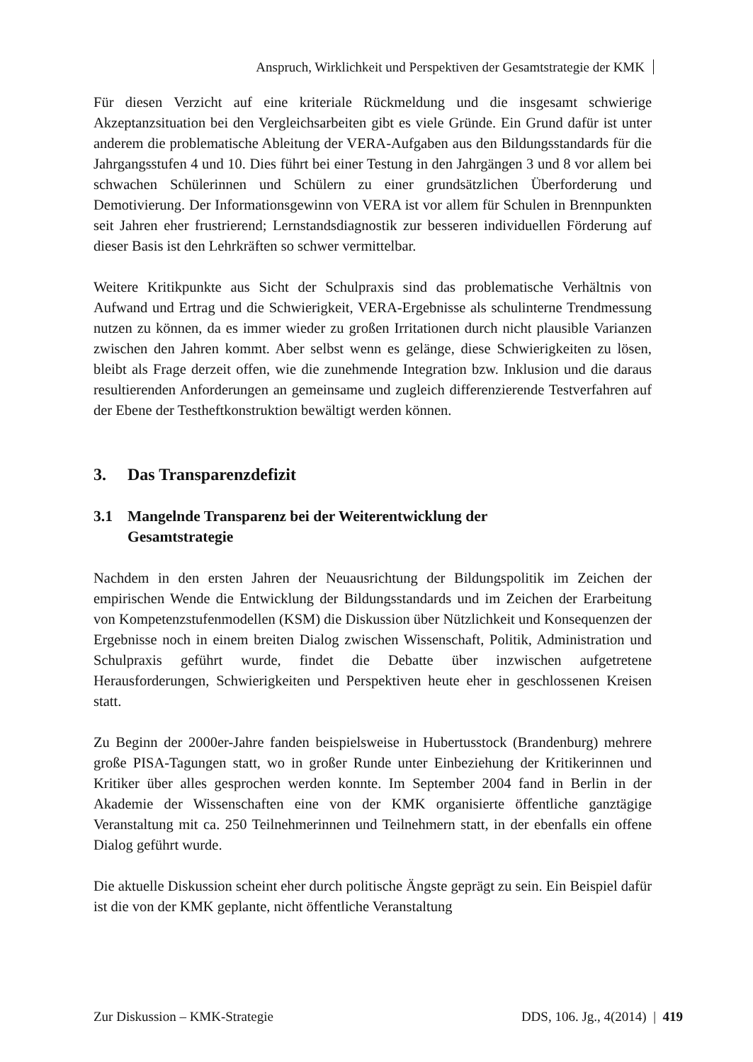Anspruch, Wirklichkeit und Perspektiven der Gesamtstrategie der KMK
Für diesen Verzicht auf eine kriteriale Rückmeldung und die insgesamt schwierige Akzeptanzsituation bei den Vergleichsarbeiten gibt es viele Gründe. Ein Grund dafür ist unter anderem die problematische Ableitung der VERA-Aufgaben aus den Bildungsstandards für die Jahrgangsstufen 4 und 10. Dies führt bei einer Testung in den Jahrgängen 3 und 8 vor allem bei schwachen Schülerinnen und Schülern zu einer grundsätzlichen Überforderung und Demotivierung. Der Informationsgewinn von VERA ist vor allem für Schulen in Brennpunkten seit Jahren eher frustrierend; Lernstandsdiagnostik zur besseren individuellen Förderung auf dieser Basis ist den Lehrkräften so schwer vermittelbar.
Weitere Kritikpunkte aus Sicht der Schulpraxis sind das problematische Verhältnis von Aufwand und Ertrag und die Schwierigkeit, VERA-Ergebnisse als schulinterne Trendmessung nutzen zu können, da es immer wieder zu großen Irritationen durch nicht plausible Varianzen zwischen den Jahren kommt. Aber selbst wenn es gelänge, diese Schwierigkeiten zu lösen, bleibt als Frage derzeit offen, wie die zunehmende Integration bzw. Inklusion und die daraus resultierenden Anforderungen an gemeinsame und zugleich differenzierende Testverfahren auf der Ebene der Testheftkonstruktion bewältigt werden können.
3. Das Transparenzdefizit
3.1 Mangelnde Transparenz bei der Weiterentwicklung der
Gesamtstrategie
Nachdem in den ersten Jahren der Neuausrichtung der Bildungspolitik im Zeichen der empirischen Wende die Entwicklung der Bildungsstandards und im Zeichen der Erarbeitung von Kompetenzstufenmodellen (KSM) die Diskussion über Nützlichkeit und Konsequenzen der Ergebnisse noch in einem breiten Dialog zwischen Wissenschaft, Politik, Administration und Schulpraxis geführt wurde, findet die Debatte über inzwischen aufgetretene Herausforderungen, Schwierigkeiten und Perspektiven heute eher in geschlossenen Kreisen statt.
Zu Beginn der 2000er-Jahre fanden beispielsweise in Hubertusstock (Brandenburg) mehrere große PISA-Tagungen statt, wo in großer Runde unter Einbeziehung der Kritikerinnen und Kritiker über alles gesprochen werden konnte. Im September 2004 fand in Berlin in der Akademie der Wissenschaften eine von der KMK organisierte öffentliche ganztägige Veranstaltung mit ca. 250 Teilnehmerinnen und Teilnehmern statt, in der ebenfalls ein offene Dialog geführt wurde.
Die aktuelle Diskussion scheint eher durch politische Ängste geprägt zu sein. Ein Beispiel dafür ist die von der KMK geplante, nicht öffentliche Veranstaltung
Zur Diskussion – KMK-Strategie DDS, 106. Jg., 4(2014) | 419